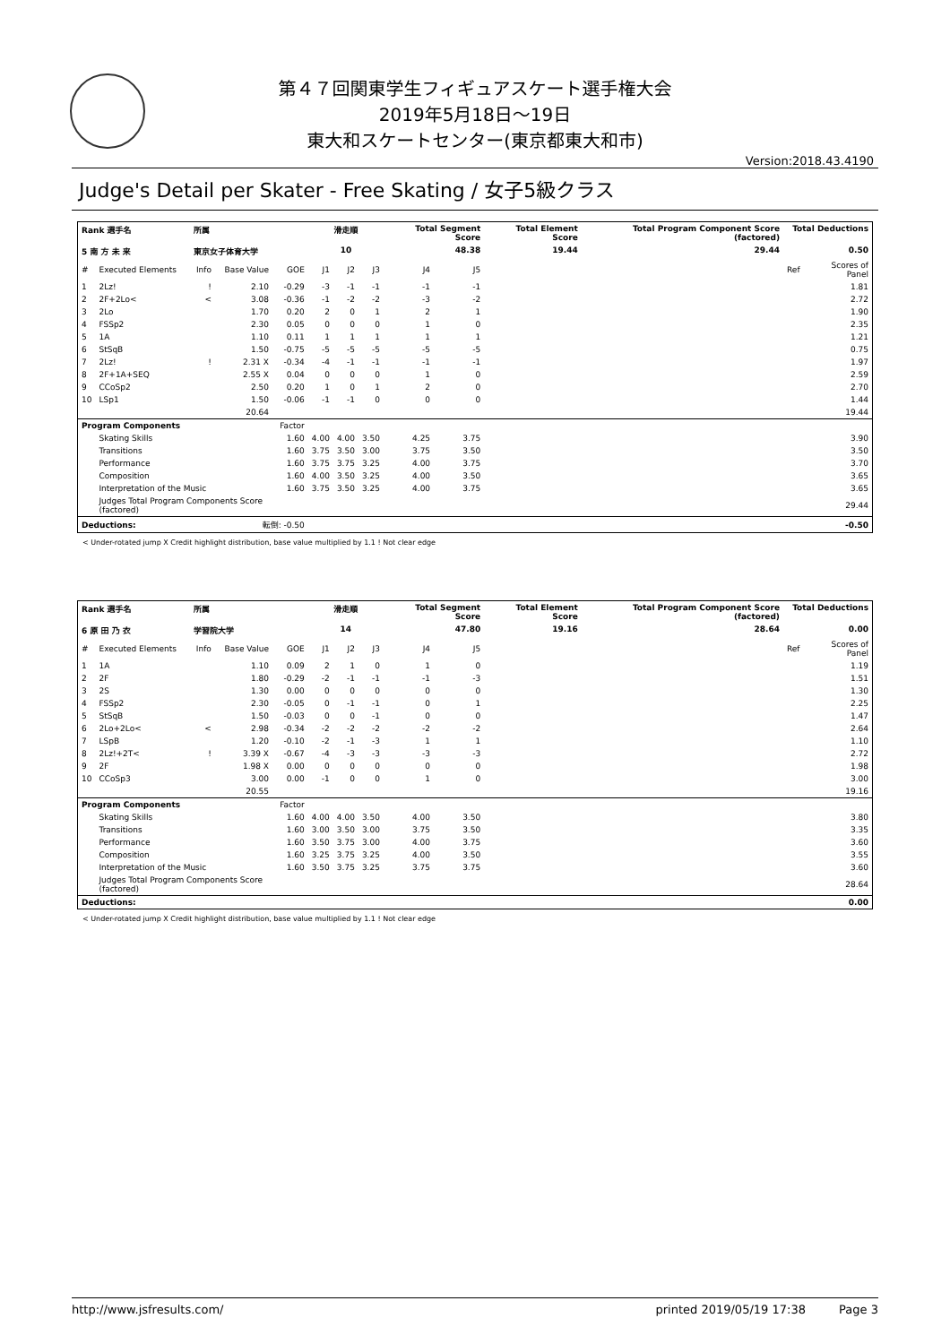第４７回関東学生フィギュアスケート選手権大会
2019年5月18日～19日
東大和スケートセンター(東京都東大和市)
Version:2018.43.4190
Judge's Detail per Skater - Free Skating / 女子5級クラス
| Rank 選手名 | | 所属 | | | 滑走順 | | | Total Segment Score | | Total Element Score | Total Program Component Score (factored) | Total Deductions | |
| 5 南 方 未 来 | | 東京女子体育大学 | | | 10 | | | 48.38 | | 19.44 | 29.44 | 0.50 | |
| # | Executed Elements | Info | Base Value | GOE | J1 | J2 | J3 | J4 | J5 | | | Ref | Scores of Panel |
| 1 | 2Lz! | ! | 2.10 | -0.29 | -3 | -1 | -1 | -1 | -1 | | | | 1.81 |
| 2 | 2F+2Lo< | < | 3.08 | -0.36 | -1 | -2 | -2 | -3 | -2 | | | | 2.72 |
| 3 | 2Lo | | 1.70 | 0.20 | 2 | 0 | 1 | 2 | 1 | | | | 1.90 |
| 4 | FSSp2 | | 2.30 | 0.05 | 0 | 0 | 0 | 1 | 0 | | | | 2.35 |
| 5 | 1A | | 1.10 | 0.11 | 1 | 1 | 1 | 1 | 1 | | | | 1.21 |
| 6 | StSqB | | 1.50 | -0.75 | -5 | -5 | -5 | -5 | -5 | | | | 0.75 |
| 7 | 2Lz! | ! | 2.31 X | -0.34 | -4 | -1 | -1 | -1 | -1 | | | | 1.97 |
| 8 | 2F+1A+SEQ | | 2.55 X | 0.04 | 0 | 0 | 0 | 1 | 0 | | | | 2.59 |
| 9 | CCoSp2 | | 2.50 | 0.20 | 1 | 0 | 1 | 2 | 0 | | | | 2.70 |
| 10 | LSp1 | | 1.50 | -0.06 | -1 | -1 | 0 | 0 | 0 | | | | 1.44 |
| | | | 20.64 | | | | | | | | | | 19.44 |
| Program Components | | | | Factor | | | | | | | | | |
| | Skating Skills | | | 1.60 | 4.00 | 4.00 | 3.50 | 4.25 | 3.75 | | | | 3.90 |
| | Transitions | | | 1.60 | 3.75 | 3.50 | 3.00 | 3.75 | 3.50 | | | | 3.50 |
| | Performance | | | 1.60 | 3.75 | 3.75 | 3.25 | 4.00 | 3.75 | | | | 3.70 |
| | Composition | | | 1.60 | 4.00 | 3.50 | 3.25 | 4.00 | 3.50 | | | | 3.65 |
| | Interpretation of the Music | | | 1.60 | 3.75 | 3.50 | 3.25 | 4.00 | 3.75 | | | | 3.65 |
| | Judges Total Program Components Score (factored) | | | | | | | | | | | | 29.44 |
| Deductions: | | 転倒: -0.50 | | | | | | | | | | | -0.50 |
< Under-rotated jump X Credit highlight distribution, base value multiplied by 1.1 ! Not clear edge
| Rank 選手名 | | 所属 | | | 滑走順 | | | Total Segment Score | | Total Element Score | Total Program Component Score (factored) | Total Deductions | |
| 6 原 田 乃 衣 | | 学習院大学 | | | 14 | | | 47.80 | | 19.16 | 28.64 | 0.00 | |
| # | Executed Elements | Info | Base Value | GOE | J1 | J2 | J3 | J4 | J5 | | | Ref | Scores of Panel |
| 1 | 1A | | 1.10 | 0.09 | 2 | 1 | 0 | 1 | 0 | | | | 1.19 |
| 2 | 2F | | 1.80 | -0.29 | -2 | -1 | -1 | -1 | -3 | | | | 1.51 |
| 3 | 2S | | 1.30 | 0.00 | 0 | 0 | 0 | 0 | 0 | | | | 1.30 |
| 4 | FSSp2 | | 2.30 | -0.05 | 0 | -1 | -1 | 0 | 1 | | | | 2.25 |
| 5 | StSqB | | 1.50 | -0.03 | 0 | 0 | -1 | 0 | 0 | | | | 1.47 |
| 6 | 2Lo+2Lo< | < | 2.98 | -0.34 | -2 | -2 | -2 | -2 | -2 | | | | 2.64 |
| 7 | LSpB | | 1.20 | -0.10 | -2 | -1 | -3 | 1 | 1 | | | | 1.10 |
| 8 | 2Lz!+2T< | ! | 3.39 X | -0.67 | -4 | -3 | -3 | -3 | -3 | | | | 2.72 |
| 9 | 2F | | 1.98 X | 0.00 | 0 | 0 | 0 | 0 | 0 | | | | 1.98 |
| 10 | CCoSp3 | | 3.00 | 0.00 | -1 | 0 | 0 | 1 | 0 | | | | 3.00 |
| | | | 20.55 | | | | | | | | | | 19.16 |
| Program Components | | | | Factor | | | | | | | | | |
| | Skating Skills | | | 1.60 | 4.00 | 4.00 | 3.50 | 4.00 | 3.50 | | | | 3.80 |
| | Transitions | | | 1.60 | 3.00 | 3.50 | 3.00 | 3.75 | 3.50 | | | | 3.35 |
| | Performance | | | 1.60 | 3.50 | 3.75 | 3.00 | 4.00 | 3.75 | | | | 3.60 |
| | Composition | | | 1.60 | 3.25 | 3.75 | 3.25 | 4.00 | 3.50 | | | | 3.55 |
| | Interpretation of the Music | | | 1.60 | 3.50 | 3.75 | 3.25 | 3.75 | 3.75 | | | | 3.60 |
| | Judges Total Program Components Score (factored) | | | | | | | | | | | | 28.64 |
| Deductions: | | | | | | | | | | | | | 0.00 |
< Under-rotated jump X Credit highlight distribution, base value multiplied by 1.1 ! Not clear edge
http://www.jsfresults.com/ printed 2019/05/19 17:38 Page 3